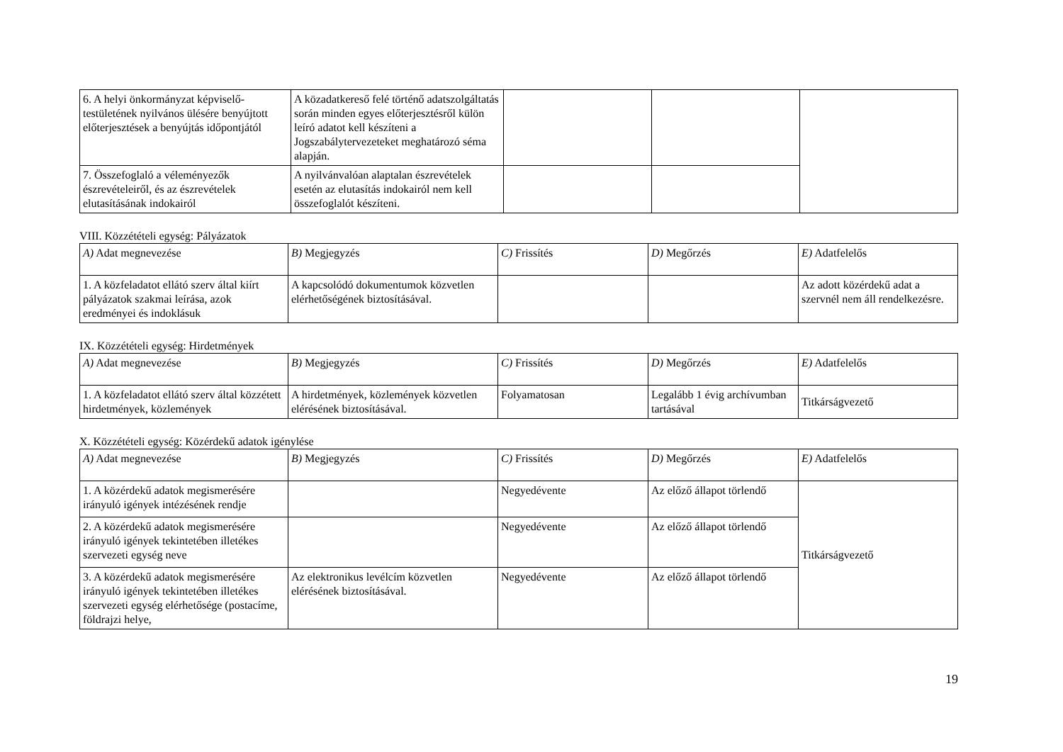| 6. A helyi önkormányzat képviselő-testületének nyilvános ülésére benyújtott előterjesztések a benyújtás időpontjától | A közadatkereső felé történő adatszolgáltatás során minden egyes előterjesztésről külön leíró adatot kell készíteni a Jogszabálytervezeteket meghatározó séma alapján. | | | |
| 7. Összefoglaló a véleményezők észrevételeiről, és az észrevételek elutasításának indokairól | A nyilvánvalóan alaptalan észrevételek esetén az elutasítás indokairól nem kell összefoglalót készíteni. | | | |
VIII. Közzétételi egység: Pályázatok
| A) Adat megnevezése | B) Megjegyzés | C) Frissítés | D) Megőrzés | E) Adatfelelős |
| 1. A közfeladatot ellátó szerv által kiírt pályázatok szakmai leírása, azok eredményei és indoklásuk | A kapcsolódó dokumentumok közvetlen elérhetőségének biztosításával. | | | Az adott közérdekű adat a szervnél nem áll rendelkezésre. |
IX. Közzétételi egység: Hirdetmények
| A) Adat megnevezése | B) Megjegyzés | C) Frissítés | D) Megőrzés | E) Adatfelelős |
| 1. A közfeladatot ellátó szerv által közzétett hirdetmények, közlemények | A hirdetmények, közlemények közvetlen elérésének biztosításával. | Folyamatosan | Legalább 1 évig archívumban tartásával | Titkárságvezető |
X. Közzétételi egység: Közérdekű adatok igénylése
| A) Adat megnevezése | B) Megjegyzés | C) Frissítés | D) Megőrzés | E) Adatfelelős |
| 1. A közérdekű adatok megismerésére irányuló igények intézésének rendje | | Negyedévente | Az előző állapot törlendő | Titkárságvezető |
| 2. A közérdekű adatok megismerésére irányuló igények tekintetében illetékes szervezeti egység neve | | Negyedévente | Az előző állapot törlendő | |
| 3. A közérdekű adatok megismerésére irányuló igények tekintetében illetékes szervezeti egység elérhetősége (postacíme, földrajzi helye, | Az elektronikus levélcím közvetlen elérésének biztosításával. | Negyedévente | Az előző állapot törlendő | |
19